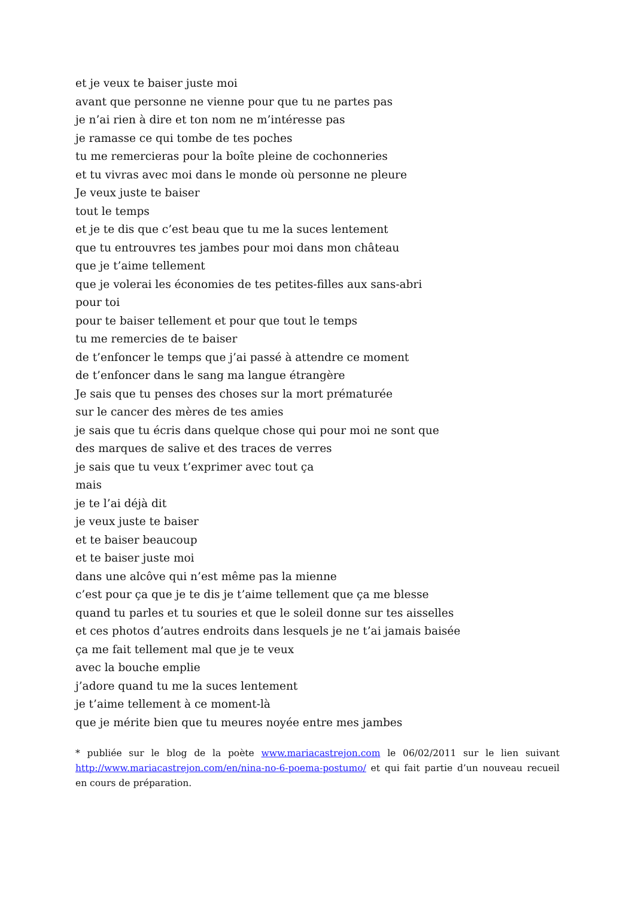et je veux te baiser juste moi
avant que personne ne vienne pour que tu ne partes pas
je n’ai rien à dire et ton nom ne m’intéresse pas
je ramasse ce qui tombe de tes poches
tu me remercieras pour la boîte pleine de cochonneries
et tu vivras avec moi dans le monde où personne ne pleure
Je veux juste te baiser
tout le temps
et je te dis que c’est beau que tu me la suces lentement
que tu entrouvres tes jambes pour moi dans mon château
que je t’aime tellement
que je volerai les économies de tes petites-filles aux sans-abri
pour toi
pour te baiser tellement et pour que tout le temps
tu me remercies de te baiser
de t’enfoncer le temps que j’ai passé à attendre ce moment
de t’enfoncer dans le sang ma langue étrangère
Je sais que tu penses des choses sur la mort prématurée
sur le cancer des mères de tes amies
je sais que tu écris dans quelque chose qui pour moi ne sont que
des marques de salive et des traces de verres
je sais que tu veux t’exprimer avec tout ça
mais
je te l’ai déjà dit
je veux juste te baiser
et te baiser beaucoup
et te baiser juste moi
dans une alcôve qui n’est même pas la mienne
c’est pour ça que je te dis je t’aime tellement que ça me blesse
quand tu parles et tu souries et que le soleil donne sur tes aisselles
et ces photos d’autres endroits dans lesquels je ne t’ai jamais baisée
ça me fait tellement mal que je te veux
avec la bouche emplie
j’adore quand tu me la suces lentement
je t’aime tellement à ce moment-là
que je mérite bien que tu meures noyée entre mes jambes
* publiée sur le blog de la poète www.mariacastrejon.com le 06/02/2011 sur le lien suivant http://www.mariacastrejon.com/en/nina-no-6-poema-postumo/ et qui fait partie d’un nouveau recueil en cours de préparation.